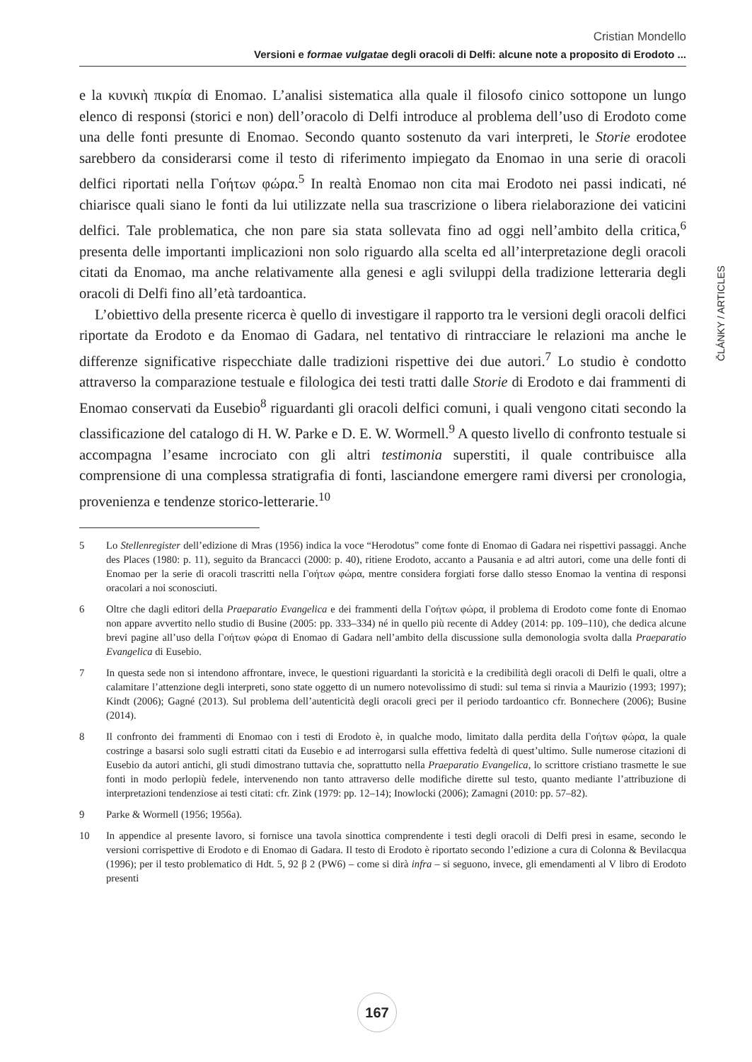Cristian Mondello
Versioni e formae vulgatae degli oracoli di Delfi: alcune note a proposito di Erodoto ...
ČLÁNKY / ARTICLES
e la κυνικὴ πικρία di Enomao. L’analisi sistematica alla quale il filosofo cinico sottopone un lungo elenco di responsi (storici e non) dell’oracolo di Delfi introduce al problema dell’uso di Erodoto come una delle fonti presunte di Enomao. Secondo quanto sostenuto da vari interpreti, le Storie erodotee sarebbero da considerarsi come il testo di riferimento impiegato da Enomao in una serie di oracoli delfici riportati nella Γοήτων φώρα.<sup>5</sup> In realtà Enomao non cita mai Erodoto nei passi indicati, né chiarisce quali siano le fonti da lui utilizzate nella sua trascrizione o libera rielaborazione dei vaticini delfici. Tale problematica, che non pare sia stata sollevata fino ad oggi nell’ambito della critica,<sup>6</sup> presenta delle importanti implicazioni non solo riguardo alla scelta ed all’interpretazione degli oracoli citati da Enomao, ma anche relativamente alla genesi e agli sviluppi della tradizione letteraria degli oracoli di Delfi fino all’età tardoantica.
L’obiettivo della presente ricerca è quello di investigare il rapporto tra le versioni degli oracoli delfici riportate da Erodoto e da Enomao di Gadara, nel tentativo di rintracciare le relazioni ma anche le differenze significative rispecchiate dalle tradizioni rispettive dei due autori.<sup>7</sup> Lo studio è condotto attraverso la comparazione testuale e filologica dei testi tratti dalle Storie di Erodoto e dai frammenti di Enomao conservati da Eusebio<sup>8</sup> riguardanti gli oracoli delfici comuni, i quali vengono citati secondo la classificazione del catalogo di H. W. Parke e D. E. W. Wormell.<sup>9</sup> A questo livello di confronto testuale si accompagna l’esame incrociato con gli altri testimonia superstiti, il quale contribuisce alla comprensione di una complessa stratigrafia di fonti, lasciandone emergere rami diversi per cronologia, provenienza e tendenze storico-letterarie.<sup>10</sup>
5 Lo Stellenregister dell’edizione di Mras (1956) indica la voce “Herodotus” come fonte di Enomao di Gadara nei rispettivi passaggi. Anche des Places (1980: p. 11), seguito da Brancacci (2000: p. 40), ritiene Erodoto, accanto a Pausania e ad altri autori, come una delle fonti di Enomao per la serie di oracoli trascritti nella Γοήτων φώρα, mentre considera forgiati forse dallo stesso Enomao la ventina di responsi oracolari a noi sconosciuti.
6 Oltre che dagli editori della Praeparatio Evangelica e dei frammenti della Γοήτων φώρα, il problema di Erodoto come fonte di Enomao non appare avvertito nello studio di Busine (2005: pp. 333–334) né in quello più recente di Addey (2014: pp. 109–110), che dedica alcune brevi pagine all’uso della Γοήτων φώρα di Enomao di Gadara nell’ambito della discussione sulla demonologia svolta dalla Praeparatio Evangelica di Eusebio.
7 In questa sede non si intendono affrontare, invece, le questioni riguardanti la storicità e la credibilità degli oracoli di Delfi le quali, oltre a calamitare l’attenzione degli interpreti, sono state oggetto di un numero notevolissimo di studi: sul tema si rinvia a Maurizio (1993; 1997); Kindt (2006); Gagné (2013). Sul problema dell’autenticità degli oracoli greci per il periodo tardoantico cfr. Bonnechere (2006); Busine (2014).
8 Il confronto dei frammenti di Enomao con i testi di Erodoto è, in qualche modo, limitato dalla perdita della Γοήτων φώρα, la quale costringe a basarsi solo sugli estratti citati da Eusebio e ad interrogarsi sulla effettiva fedeltà di quest’ultimo. Sulle numerose citazioni di Eusebio da autori antichi, gli studi dimostrano tuttavia che, soprattutto nella Praeparatio Evangelica, lo scrittore cristiano trasmette le sue fonti in modo perlopiù fedele, intervenendo non tanto attraverso delle modifiche dirette sul testo, quanto mediante l’attribuzione di interpretazioni tendenziose ai testi citati: cfr. Zink (1979: pp. 12–14); Inowlocki (2006); Zamagni (2010: pp. 57–82).
9 Parke & Wormell (1956; 1956a).
10 In appendice al presente lavoro, si fornisce una tavola sinottica comprendente i testi degli oracoli di Delfi presi in esame, secondo le versioni corrispettive di Erodoto e di Enomao di Gadara. Il testo di Erodoto è riportato secondo l’edizione a cura di Colonna & Bevilacqua (1996); per il testo problematico di Hdt. 5, 92 β 2 (PW6) – come si dirà infra – si seguono, invece, gli emendamenti al V libro di Erodoto presenti
167